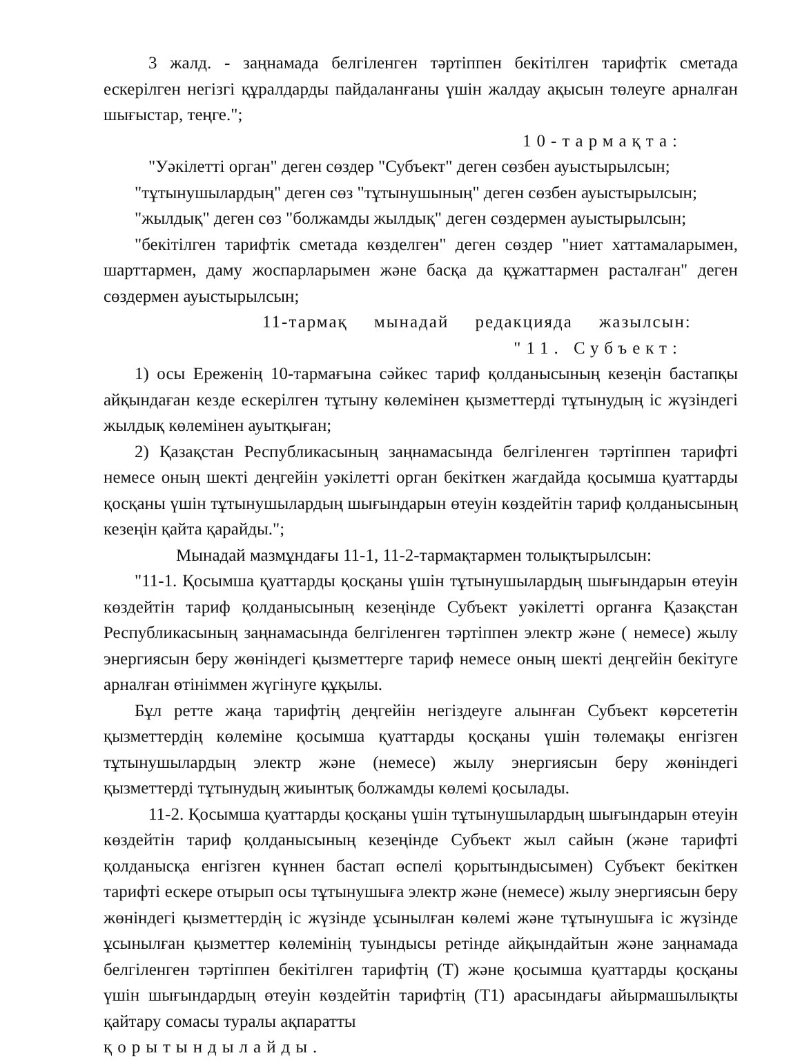3 жалд. - заңнамада белгіленген тәртіппен бекітілген тарифтік сметада ескерілген негізгі құралдарды пайдаланғаны үшін жалдау ақысын төлеуге арналған шығыстар, теңге.";
10-тармақта:
"Уәкілетті орган" деген сөздер "Субъект" деген сөзбен ауыстырылсын;
"тұтынушылардың" деген сөз "тұтынушының" деген сөзбен ауыстырылсын;
"жылдық" деген сөз "болжамды жылдық" деген сөздермен ауыстырылсын;
"бекітілген тарифтік сметада көзделген" деген сөздер "ниет хаттамаларымен, шарттармен, даму жоспарларымен және басқа да құжаттармен расталған" деген сөздермен ауыстырылсын;
11-тармақ мынадай редакцияда жазылсын:
"11. Субъект:
1) осы Ереженің 10-тармағына сәйкес тариф қолданысының кезеңін бастапқы айқындаған кезде ескерілген тұтыну көлемінен қызметтерді тұтынудың іс жүзіндегі жылдық көлемінен ауытқыған;
2) Қазақстан Республикасының заңнамасында белгіленген тәртіппен тарифті немесе оның шекті деңгейін уәкілетті орган бекіткен жағдайда қосымша қуаттарды қосқаны үшін тұтынушылардың шығындарын өтеуін көздейтін тариф қолданысының кезеңін қайта қарайды.";
Мынадай мазмұндағы 11-1, 11-2-тармақтармен толықтырылсын:
"11-1. Қосымша қуаттарды қосқаны үшін тұтынушылардың шығындарын өтеуін көздейтін тариф қолданысының кезеңінде Субъект уәкілетті органға Қазақстан Республикасының заңнамасында белгіленген тәртіппен электр және ( немесе) жылу энергиясын беру жөніндегі қызметтерге тариф немесе оның шекті деңгейін бекітуге арналған өтініммен жүгінуге құқылы.
Бұл ретте жаңа тарифтің деңгейін негіздеуге алынған Субъект көрсететін қызметтердің көлеміне қосымша қуаттарды қосқаны үшін төлемақы енгізген тұтынушылардың электр және (немесе) жылу энергиясын беру жөніндегі қызметтерді тұтынудың жиынтық болжамды көлемі қосылады.
11-2. Қосымша қуаттарды қосқаны үшін тұтынушылардың шығындарын өтеуін көздейтін тариф қолданысының кезеңінде Субъект жыл сайын (және тарифті қолданысқа енгізген күннен бастап өспелі қорытындысымен) Субъект бекіткен тарифті ескере отырып осы тұтынушыға электр және (немесе) жылу энергиясын беру жөніндегі қызметтердің іс жүзінде ұсынылған көлемі және тұтынушыға іс жүзінде ұсынылған қызметтер көлемінің туындысы ретінде айқындайтын және заңнамада белгіленген тәртіппен бекітілген тарифтің (Т) және қосымша қуаттарды қосқаны үшін шығындардың өтеуін көздейтін тарифтің (Т1) арасындағы айырмашылықты қайтару сомасы туралы ақпаратты
қорытындылайды.